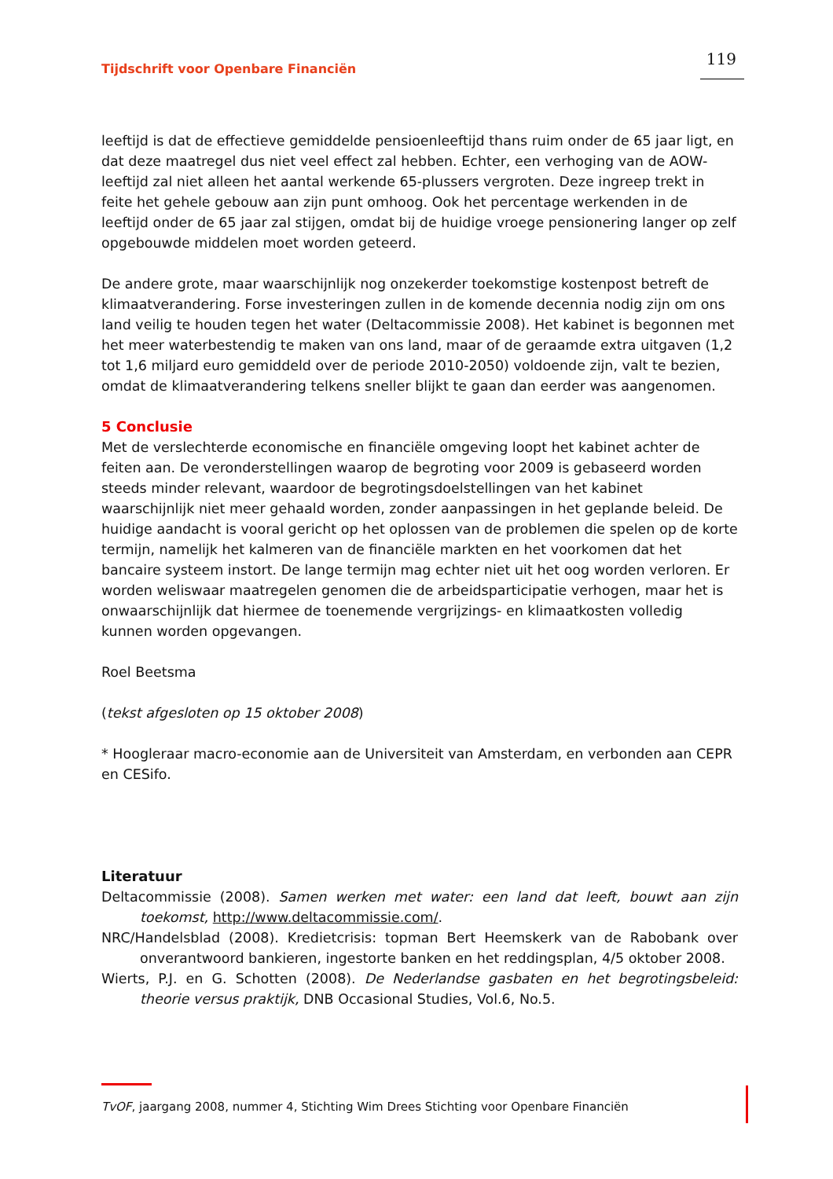Tijdschrift voor Openbare Financiën 119
leeftijd is dat de effectieve gemiddelde pensioenleeftijd thans ruim onder de 65 jaar ligt, en dat deze maatregel dus niet veel effect zal hebben. Echter, een verhoging van de AOW-leeftijd zal niet alleen het aantal werkende 65-plussers vergroten. Deze ingreep trekt in feite het gehele gebouw aan zijn punt omhoog. Ook het percentage werkenden in de leeftijd onder de 65 jaar zal stijgen, omdat bij de huidige vroege pensionering langer op zelf opgebouwde middelen moet worden geteerd.
De andere grote, maar waarschijnlijk nog onzekerder toekomstige kostenpost betreft de klimaatverandering. Forse investeringen zullen in de komende decennia nodig zijn om ons land veilig te houden tegen het water (Deltacommissie 2008). Het kabinet is begonnen met het meer waterbestendig te maken van ons land, maar of de geraamde extra uitgaven (1,2 tot 1,6 miljard euro gemiddeld over de periode 2010-2050) voldoende zijn, valt te bezien, omdat de klimaatverandering telkens sneller blijkt te gaan dan eerder was aangenomen.
5 Conclusie
Met de verslechterde economische en financiële omgeving loopt het kabinet achter de feiten aan. De veronderstellingen waarop de begroting voor 2009 is gebaseerd worden steeds minder relevant, waardoor de begrotingsdoelstellingen van het kabinet waarschijnlijk niet meer gehaald worden, zonder aanpassingen in het geplande beleid. De huidige aandacht is vooral gericht op het oplossen van de problemen die spelen op de korte termijn, namelijk het kalmeren van de financiële markten en het voorkomen dat het bancaire systeem instort. De lange termijn mag echter niet uit het oog worden verloren. Er worden weliswaar maatregelen genomen die de arbeidsparticipatie verhogen, maar het is onwaarschijnlijk dat hiermee de toenemende vergrijzings- en klimaatkosten volledig kunnen worden opgevangen.
Roel Beetsma
(tekst afgesloten op 15 oktober 2008)
* Hoogleraar macro-economie aan de Universiteit van Amsterdam, en verbonden aan CEPR en CESifo.
Literatuur
Deltacommissie (2008). Samen werken met water: een land dat leeft, bouwt aan zijn toekomst, http://www.deltacommissie.com/.
NRC/Handelsblad (2008). Kredietcrisis: topman Bert Heemskerk van de Rabobank over onverantwoord bankieren, ingestorte banken en het reddingsplan, 4/5 oktober 2008.
Wierts, P.J. en G. Schotten (2008). De Nederlandse gasbaten en het begrotingsbeleid: theorie versus praktijk, DNB Occasional Studies, Vol.6, No.5.
TvOF, jaargang 2008, nummer 4, Stichting Wim Drees Stichting voor Openbare Financiën